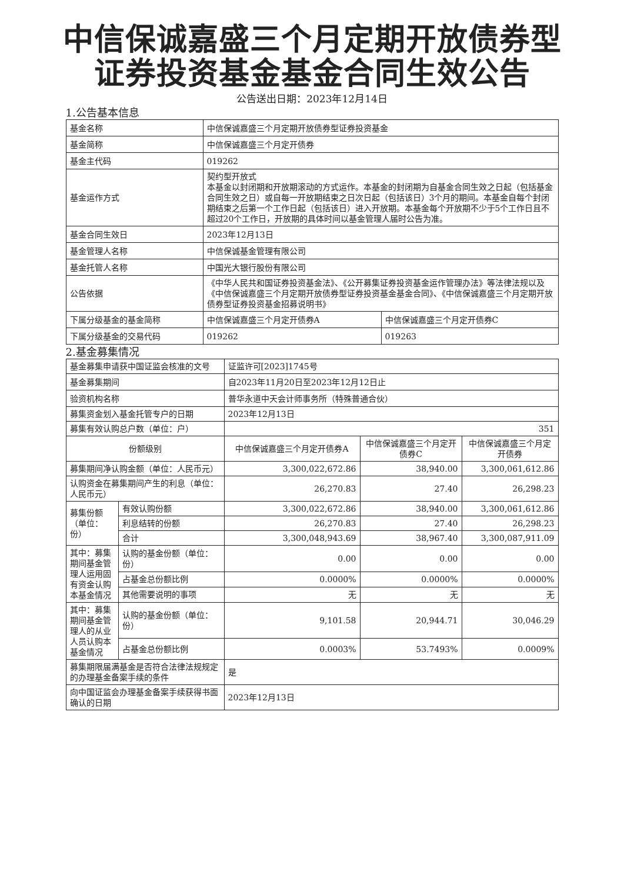中信保诚嘉盛三个月定期开放债券型
证券投资基金基金合同生效公告
公告送出日期：2023年12月14日
1.公告基本信息
| 基金名称 | 中信保诚嘉盛三个月定期开放债券型证券投资基金 | |
| 基金简称 | 中信保诚嘉盛三个月定开债券 | |
| 基金主代码 | 019262 | |
| 基金运作方式 | 契约型开放式 本基金以封闭期和开放期滚动的方式运作。本基金的封闭期为自基金合同生效之日起（包括基金合同生效之日）或自每一开放期结束之日次日起（包括该日）3个月的期间。本基金自每个封闭期结束之后第一个工作日起（包括该日）进入开放期。本基金每个开放期不少于5个工作日且不超过20个工作日，开放期的具体时间以基金管理人届时公告为准。 | |
| 基金合同生效日 | 2023年12月13日 | |
| 基金管理人名称 | 中信保诚基金管理有限公司 | |
| 基金托管人名称 | 中国光大银行股份有限公司 | |
| 公告依据 | 《中华人民共和国证券投资基金法》、《公开募集证券投资基金运作管理办法》等法律法规以及《中信保诚嘉盛三个月定期开放债券型证券投资基金基金合同》、《中信保诚嘉盛三个月定期开放债券型证券投资基金招募说明书》 | |
| 下属分级基金的基金简称 | 中信保诚嘉盛三个月定开债券A | 中信保诚嘉盛三个月定开债券C |
| 下属分级基金的交易代码 | 019262 | 019263 |
2.基金募集情况
| 基金募集申请获中国证监会核准的文号 | | 证监许可[2023]1745号 | | |
| 基金募集期间 | | 自2023年11月20日至2023年12月12日止 | | |
| 验资机构名称 | | 普华永道中天会计师事务所（特殊普通合伙） | | |
| 募集资金划入基金托管专户的日期 | | 2023年12月13日 | | |
| 募集有效认购总户数（单位：户） | | 351 | | |
| 份额级别 | | 中信保诚嘉盛三个月定开债券A | 中信保诚嘉盛三个月定开债券C | 中信保诚嘉盛三个月定开债券 |
| 募集期间净认购金额（单位：人民币元） | | 3,300,022,672.86 | 38,940.00 | 3,300,061,612.86 |
| 认购资金在募集期间产生的利息（单位：人民币元） | | 26,270.83 | 27.40 | 26,298.23 |
| 募集份额（单位：份） | 有效认购份额 | 3,300,022,672.86 | 38,940.00 | 3,300,061,612.86 |
| | 利息结转的份额 | 26,270.83 | 27.40 | 26,298.23 |
| | 合计 | 3,300,048,943.69 | 38,967.40 | 3,300,087,911.09 |
| 其中：募集期间基金管理人运用固有资金认购本基金情况 | 认购的基金份额（单位：份） | 0.00 | 0.00 | 0.00 |
| | 占基金总份额比例 | 0.0000% | 0.0000% | 0.0000% |
| | 其他需要说明的事项 | 无 | 无 | 无 |
| 其中：募集期间基金管理人的从业人员认购本基金情况 | 认购的基金份额（单位：份） | 9,101.58 | 20,944.71 | 30,046.29 |
| | 占基金总份额比例 | 0.0003% | 53.7493% | 0.0009% |
| 募集期限届满基金是否符合法律法规规定的办理基金备案手续的条件 | | 是 | | |
| 向中国证监会办理基金备案手续获得书面确认的日期 | | 2023年12月13日 | | |